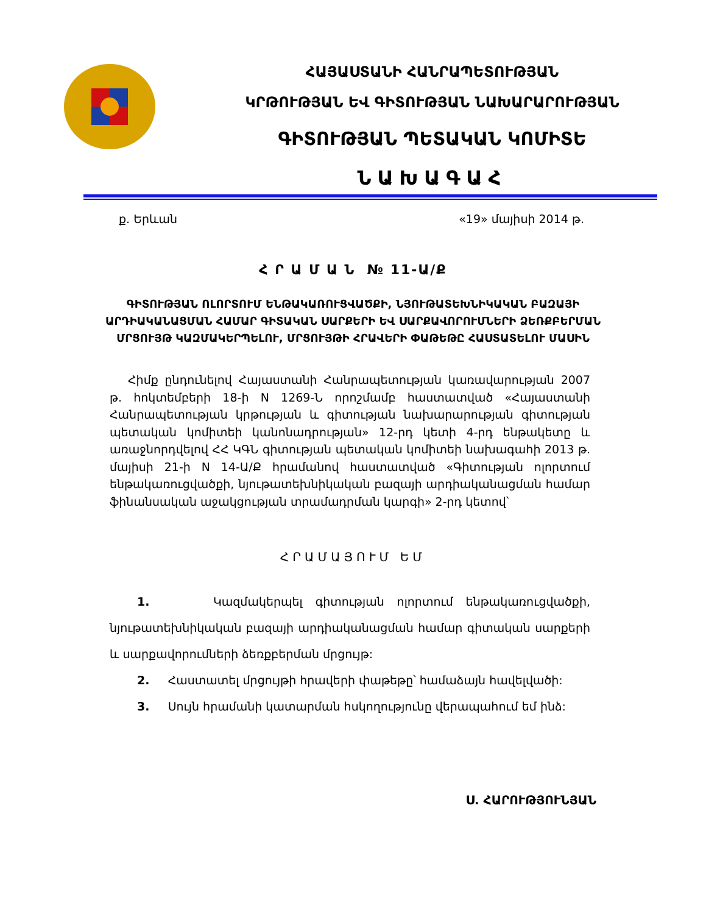ՀԱՅԱՍՏԱՆԻ ՀԱՆՐԱՊԵՏՈՒԹՅԱՆ
ԿՐԹՈՒԹՅԱՆ ԵՎ ԳԻՏՈՒԹՅԱՆ ՆԱԽԱՐԱՐՈՒԹՅԱՆ
ԳԻՏՈՒԹՅԱՆ ՊԵՏԱԿԱՆ ԿՈՄԻՏԵ
ՆԱԽԱԳԱՀ
ք. Երևան «19» մայիսի 2014 թ.
Հ Ր Ա Մ Ա Ն № 11-Ա/Ք
ԳԻՏՈՒԹՅԱՆ ՈԼՈՐՏՈՒՄ ԵՆԹԱԿԱՌՈՒՑՎԱԾՔԻ, ՆՅՈՒԹԱՏԵԽՆԻԿԱԿԱՆ ԲԱԶԱՅԻ ԱՐԴԻԱԿԱՆԱՑՄԱՆ ՀԱՄԱՐ ԳԻՏԱԿԱՆ ՍԱՐՔԵՐԻ ԵՎ ՍԱՐՔԱՎՈՐՈՒՄՆԵՐԻ ՁԵՌՔԲԵՐՄԱՆ ՄՐՑՈՒՅԹ ԿԱԶՄԱԿԵՐՊԵԼՈՒ, ՄՐՑՈՒՅԹԻ ՀՐԱՎԵՐԻ ՓԱԹԵԹԸ ՀԱՍՏԱՏԵԼՈՒ ՄԱՍԻՆ
Հիմք ընդունելով Հայաստանի Հանրապետության կառավարության 2007 թ. հոկտեմբերի 18-ի N 1269-Ն որոշմամբ հաստատված «Հայաստանի Հանրապետության կրթության և գիտության նախարարության գիտության պետական կոմիտեի կանոնադրության» 12-րդ կետի 4-րդ ենթակետը և առաջնորդվելով ՀՀ ԿԳՆ գիտության պետական կոմիտեի նախագահի 2013 թ. մայիսի 21-ի N 14-Ա/Ք հրամանով հաստատված «Գիտության ոլորտում ենթակառուցվածքի, նյութատեխնիկական բազայի արդիականացման համար ֆինանսական աջակցության տրամադրման կարգի» 2-րդ կետով՝
ՀՐԱՄԱՅՈՒՄ ԵՄ
1. Կազմակերպել գիտության ոլորտում ենթակառուցվածքի, նյութատեխնիկական բազայի արդիականացման համար գիտական սարքերի և սարքավորումների ձեռքբերման մրցույթ:
2. Հաստատել մրցույթի հրավերի փաթեթը՝ համաձայն հավելվածի:
3. Սույն հրամանի կատարման հսկողությունը վերապահում եմ ինձ:
Ս. ՀԱՐՈՒԹՅՈՒՆՅԱՆ